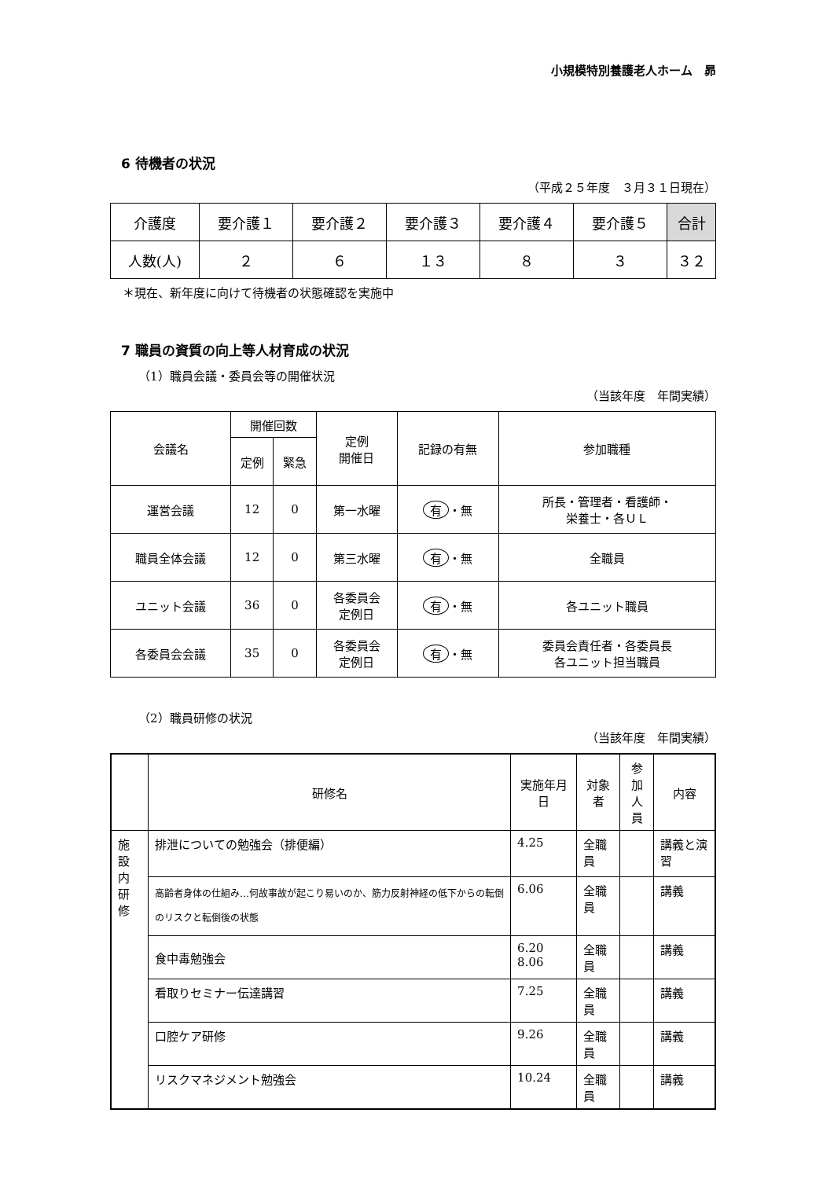小規模特別養護老人ホーム　昴
6 待機者の状況
（平成２５年度　３月３１日現在）
| 介護度 | 要介護１ | 要介護２ | 要介護３ | 要介護４ | 要介護５ | 合計 |
| --- | --- | --- | --- | --- | --- | --- |
| 人数(人) | ２ | ６ | １３ | ８ | ３ | ３２ |
＊現在、新年度に向けて待機者の状態確認を実施中
7 職員の資質の向上等人材育成の状況
（1）職員会議・委員会等の開催状況
（当該年度　年間実績）
| 会議名 | 開催回数 | | 定例 開催日 | 記録の有無 | 参加職種 |
| --- | --- | --- | --- | --- | --- |
| | 定例 | 緊急 | | | |
| 運営会議 | 12 | 0 | 第一水曜 | 有 ・無 | 所長・管理者・看護師・ 栄養士・各ＵＬ |
| 職員全体会議 | 12 | 0 | 第三水曜 | 有 ・無 | 全職員 |
| ユニット会議 | 36 | 0 | 各委員会 定例日 | 有 ・無 | 各ユニット職員 |
| 各委員会会議 | 35 | 0 | 各委員会 定例日 | 有 ・無 | 委員会責任者・各委員長 各ユニット担当職員 |
（2）職員研修の状況
（当該年度　年間実績）
| | 研修名 | 実施年月日 | 対象者 | 参加 人員 | 内容 |
| --- | --- | --- | --- | --- | --- |
| 施 設 内 研 修 | 排泄についての勉強会（排便編） | 4.25 | 全職員 | | 講義と演習 |
| | 高齢者身体の仕組み…何故事故が起こり易いのか、筋力反射神経の低下からの転倒のリスクと転倒後の状態 | 6.06 | 全職員 | | 講義 |
| | 食中毒勉強会 | 6.20 8.06 | 全職員 | | 講義 |
| | 看取りセミナー伝達講習 | 7.25 | 全職員 | | 講義 |
| | 口腔ケア研修 | 9.26 | 全職員 | | 講義 |
| | リスクマネジメント勉強会 | 10.24 | 全職員 | | 講義 |